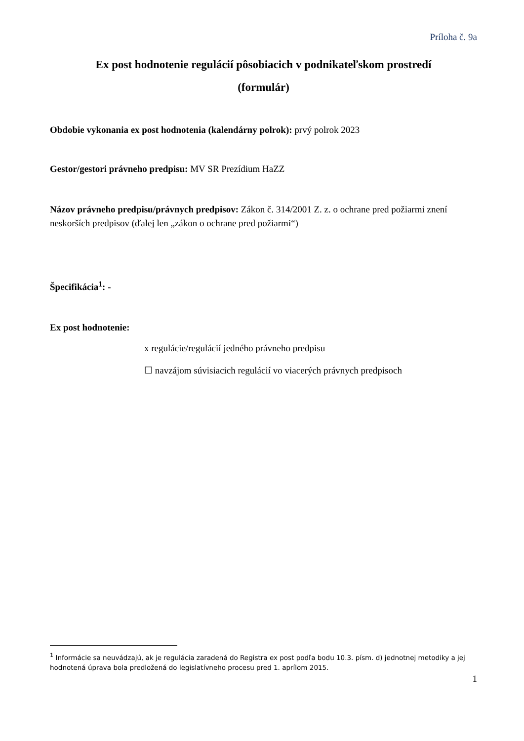Príloha č. 9a
Ex post hodnotenie regulácií pôsobiacich v podnikateľskom prostredí
(formulár)
Obdobie vykonania ex post hodnotenia (kalendárny polrok): prvý polrok 2023
Gestor/gestori právneho predpisu: MV SR Prezídium HaZZ
Názov právneho predpisu/právnych predpisov: Zákon č. 314/2001 Z. z. o ochrane pred požiarmi znení neskorších predpisov (ďalej len „zákon o ochrane pred požiarmi“)
Špecifikácia<sup>1</sup>: -
Ex post hodnotenie:
x regulácie/regulácií jedného právneho predpisu
☐ navzájom súvisiacich regulácií vo viacerých právnych predpisoch
<sup>1</sup> Informácie sa neuvádzajú, ak je regulácia zaradená do Registra ex post podľa bodu 10.3. písm. d) jednotnej metodiky a jej hodnotená úprava bola predložená do legislatívneho procesu pred 1. aprílom 2015.
1